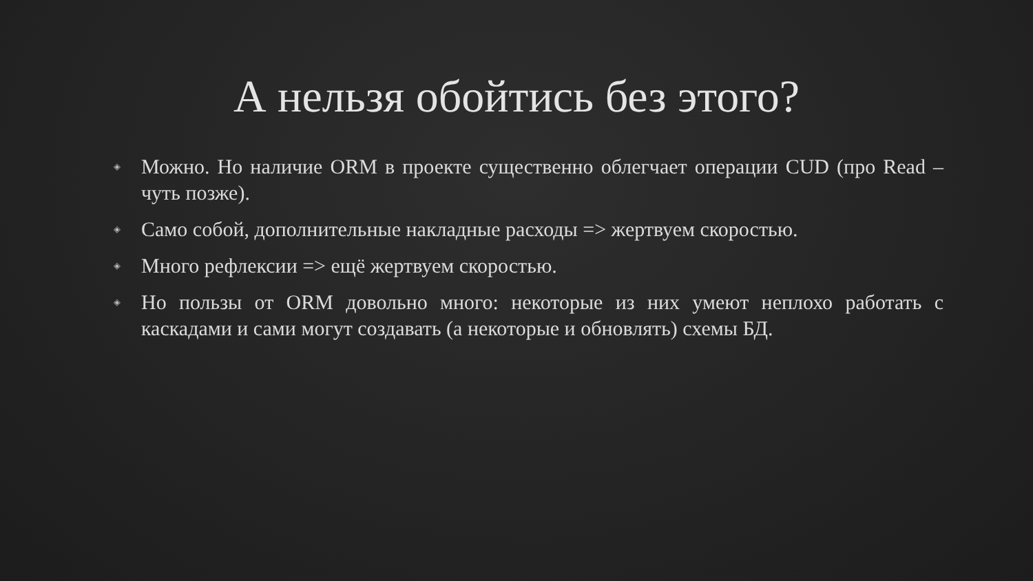А нельзя обойтись без этого?
◈ Можно. Но наличие ORM в проекте существенно облегчает операции CUD (про Read – чуть позже).
◈ Само собой, дополнительные накладные расходы => жертвуем скоростью.
◈ Много рефлексии => ещё жертвуем скоростью.
◈ Но пользы от ORM довольно много: некоторые из них умеют неплохо работать с каскадами и сами могут создавать (а некоторые и обновлять) схемы БД.